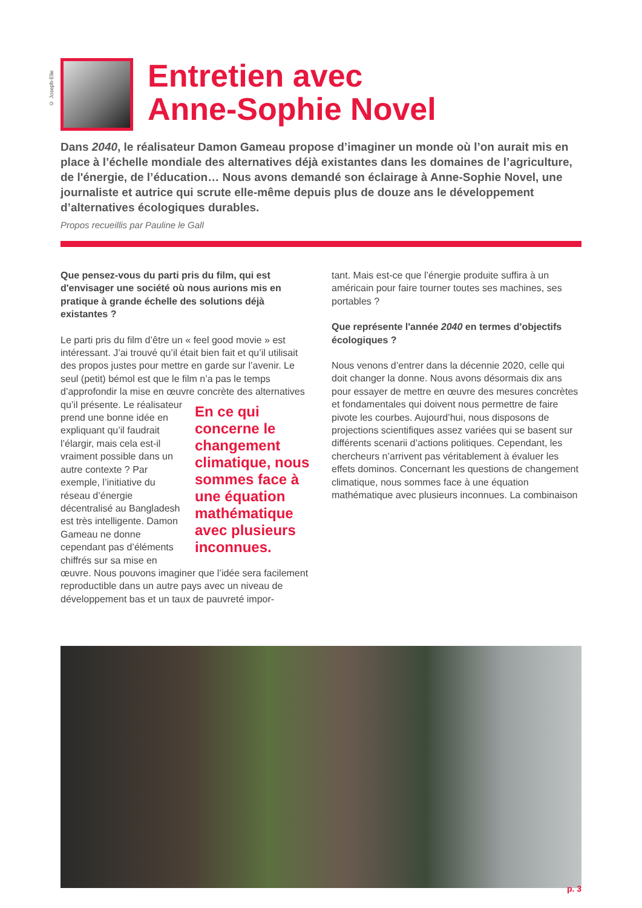© Joseph-Elie
Entretien avec
Anne-Sophie Novel
Dans 2040, le réalisateur Damon Gameau propose d’imaginer un monde où l’on aurait mis en place à l’échelle mondiale des alternatives déjà existantes dans les domaines de l’agriculture, de l'énergie, de l’éducation… Nous avons demandé son éclairage à Anne-Sophie Novel, une journaliste et autrice qui scrute elle-même depuis plus de douze ans le développement d’alternatives écologiques durables.
Propos recueillis par Pauline le Gall
Que pensez-vous du parti pris du film, qui est d'envisager une société où nous aurions mis en pratique à grande échelle des solutions déjà existantes ?
Le parti pris du film d’être un « feel good movie » est intéressant. J’ai trouvé qu’il était bien fait et qu’il utilisait des propos justes pour mettre en garde sur l’avenir. Le seul (petit) bémol est que le film n’a pas le temps d’approfondir la mise en œuvre En ce qui concerne le changement climatique, nous sommes face à une équation mathématique avec plusieurs inconnues. concrète des alternatives qu’il présente. Le réalisateur prend une bonne idée en expliquant qu’il faudrait l’élargir, mais cela est-il vraiment possible dans un autre contexte ? Par exemple, l’initiative du réseau d’énergie décentralisé au Bangladesh est très intelligente. Damon Gameau ne donne cependant pas d’éléments chiffrés sur sa mise en œuvre. Nous pouvons imaginer que l’idée sera facilement reproductible dans un autre pays avec un niveau de développement bas et un taux de pauvreté impor-
tant. Mais est-ce que l’énergie produite suffira à un américain pour faire tourner toutes ses machines, ses portables ?
Que représente l'année 2040 en termes d'objectifs écologiques ?
Nous venons d’entrer dans la décennie 2020, celle qui doit changer la donne. Nous avons désormais dix ans pour essayer de mettre en œuvre des mesures concrètes et fondamentales qui doivent nous permettre de faire pivote les courbes. Aujourd’hui, nous disposons de projections scientifiques assez variées qui se basent sur différents scenarii d’actions politiques. Cependant, les chercheurs n’arrivent pas véritablement à évaluer les effets dominos. Concernant les questions de changement climatique, nous sommes face à une équation mathématique avec plusieurs inconnues. La combinaison
p. 3